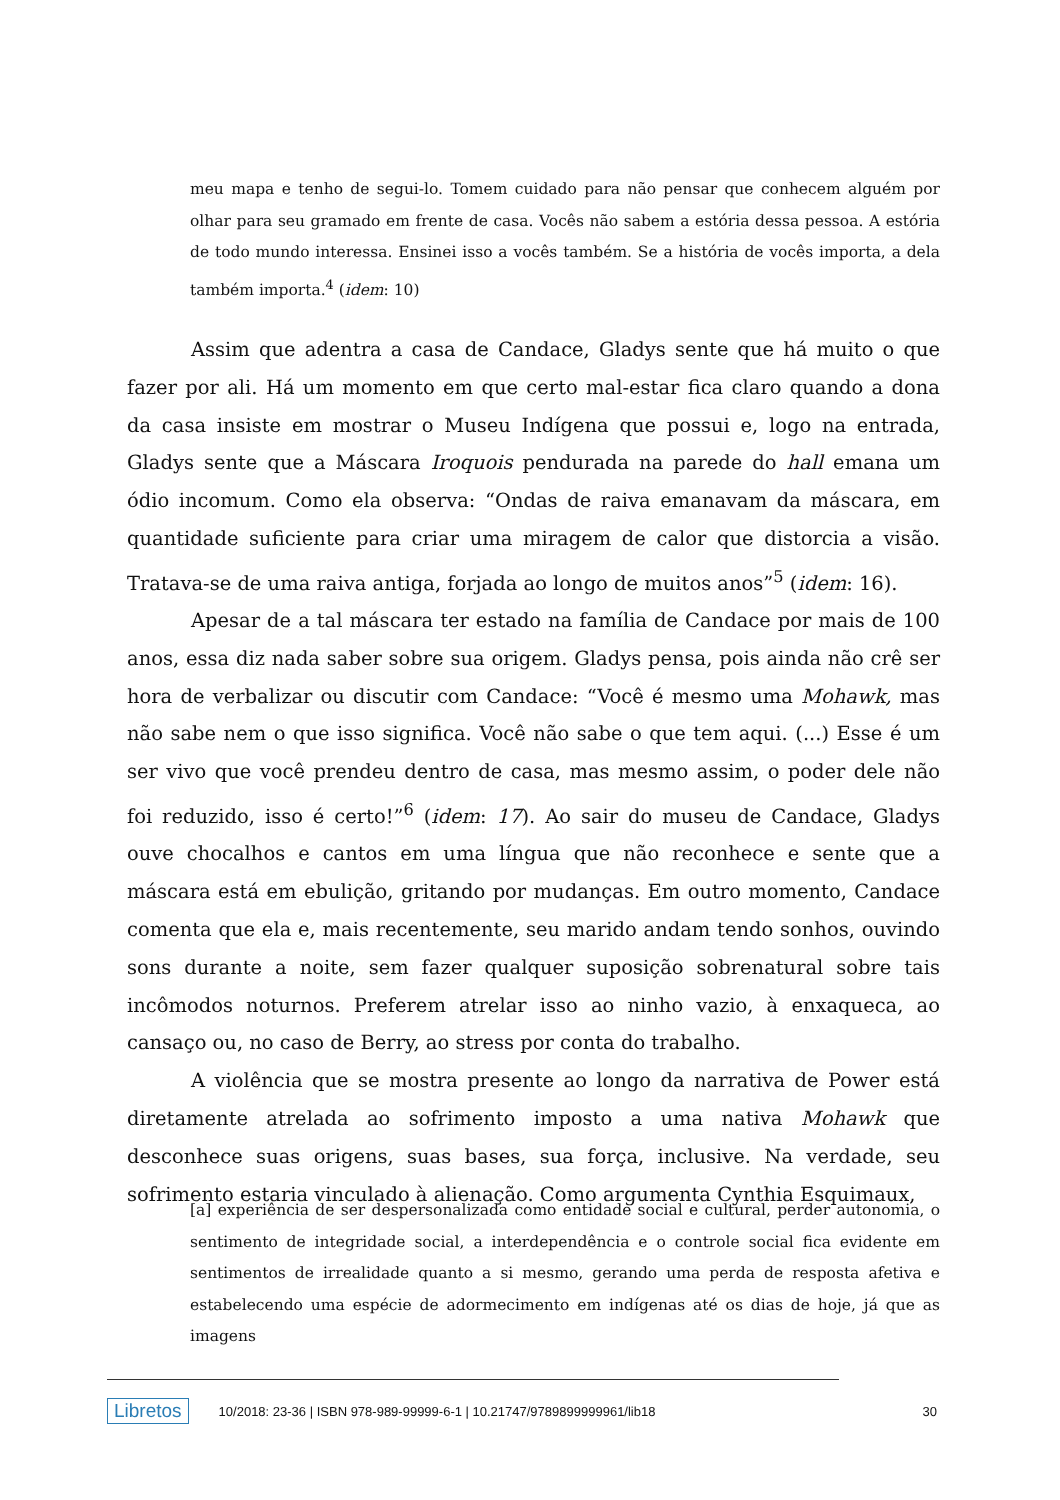meu mapa e tenho de segui-lo. Tomem cuidado para não pensar que conhecem alguém por olhar para seu gramado em frente de casa. Vocês não sabem a estória dessa pessoa. A estória de todo mundo interessa. Ensinei isso a vocês também. Se a história de vocês importa, a dela também importa.<sup>4</sup> (idem: 10)
Assim que adentra a casa de Candace, Gladys sente que há muito o que fazer por ali. Há um momento em que certo mal-estar fica claro quando a dona da casa insiste em mostrar o Museu Indígena que possui e, logo na entrada, Gladys sente que a Máscara Iroquois pendurada na parede do hall emana um ódio incomum. Como ela observa: “Ondas de raiva emanavam da máscara, em quantidade suficiente para criar uma miragem de calor que distorcia a visão. Tratava-se de uma raiva antiga, forjada ao longo de muitos anos”<sup>5</sup> (idem: 16).
Apesar de a tal máscara ter estado na família de Candace por mais de 100 anos, essa diz nada saber sobre sua origem. Gladys pensa, pois ainda não crê ser hora de verbalizar ou discutir com Candace: “Você é mesmo uma Mohawk, mas não sabe nem o que isso significa. Você não sabe o que tem aqui. (...) Esse é um ser vivo que você prendeu dentro de casa, mas mesmo assim, o poder dele não foi reduzido, isso é certo!”<sup>6</sup> (idem: 17). Ao sair do museu de Candace, Gladys ouve chocalhos e cantos em uma língua que não reconhece e sente que a máscara está em ebulição, gritando por mudanças. Em outro momento, Candace comenta que ela e, mais recentemente, seu marido andam tendo sonhos, ouvindo sons durante a noite, sem fazer qualquer suposição sobrenatural sobre tais incômodos noturnos. Preferem atrelar isso ao ninho vazio, à enxaqueca, ao cansaço ou, no caso de Berry, ao stress por conta do trabalho.
A violência que se mostra presente ao longo da narrativa de Power está diretamente atrelada ao sofrimento imposto a uma nativa Mohawk que desconhece suas origens, suas bases, sua força, inclusive. Na verdade, seu sofrimento estaria vinculado à alienação. Como argumenta Cynthia Esquimaux,
[a] experiência de ser despersonalizada como entidade social e cultural, perder autonomia, o sentimento de integridade social, a interdependência e o controle social fica evidente em sentimentos de irrealidade quanto a si mesmo, gerando uma perda de resposta afetiva e estabelecendo uma espécie de adormecimento em indígenas até os dias de hoje, já que as imagens
Libretos 10/2018: 23-36 | ISBN 978-989-99999-6-1 | 10.21747/9789899999961/lib18 30